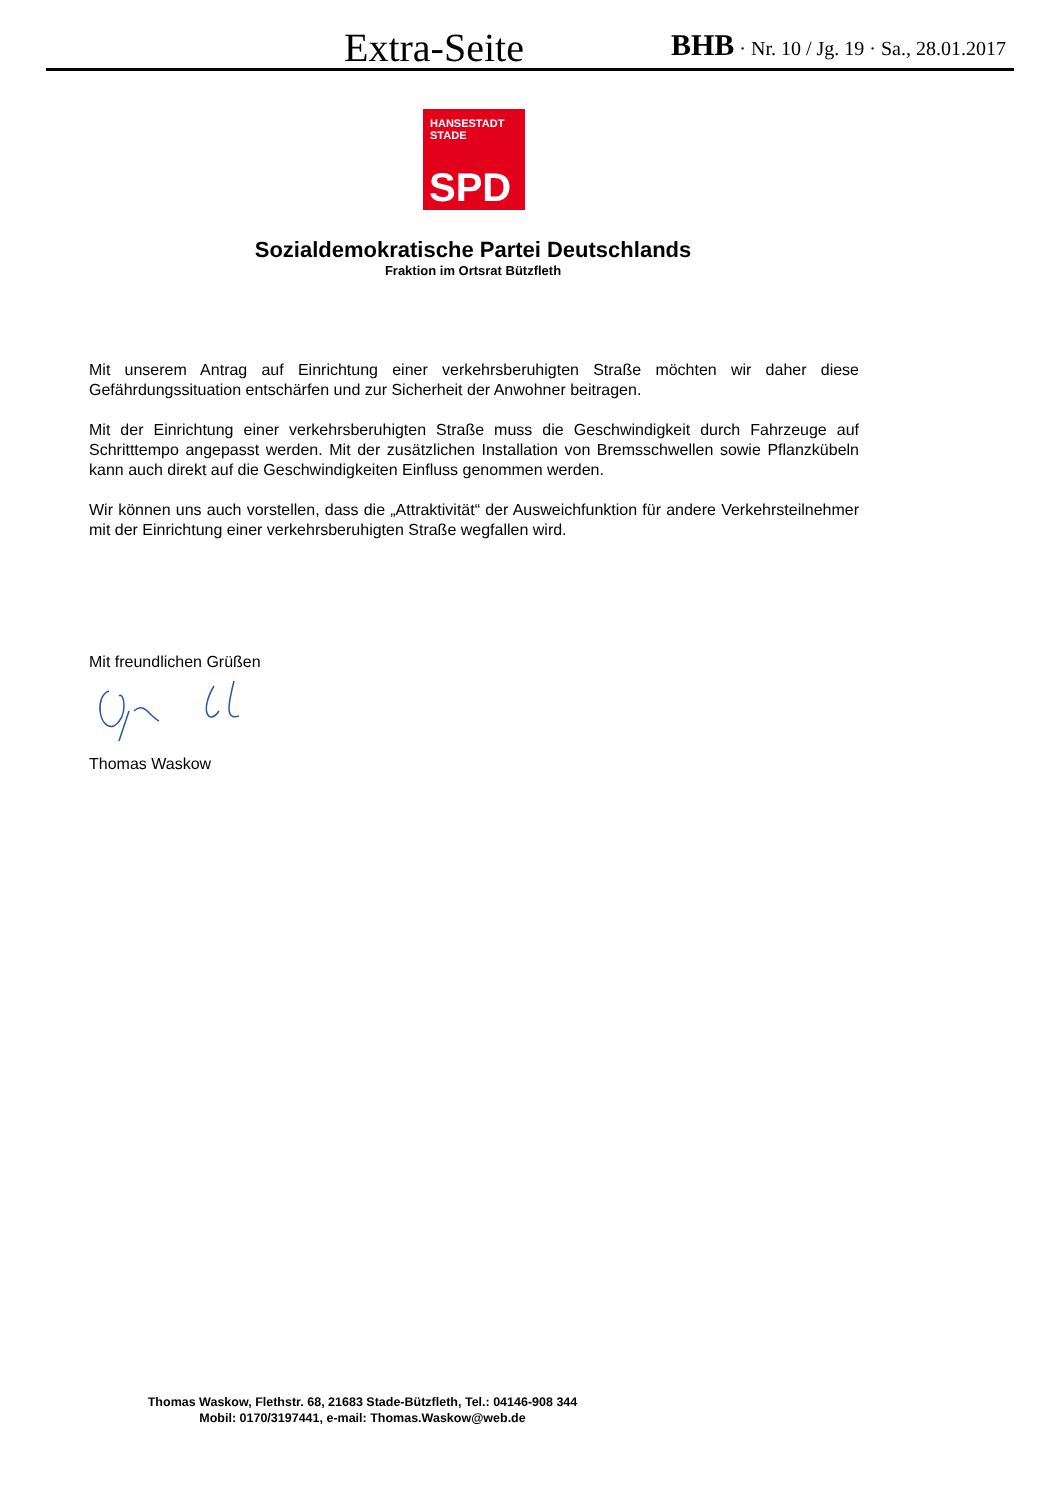Extra-Seite BHB · Nr. 10 / Jg. 19 · Sa., 28.01.2017
HANSESTADT
STADE
SPD
Sozialdemokratische Partei Deutschlands
Fraktion im Ortsrat Bützfleth
Mit unserem Antrag auf Einrichtung einer verkehrsberuhigten Straße möchten wir daher diese Gefährdungssituation entschärfen und zur Sicherheit der Anwohner beitragen.
Mit der Einrichtung einer verkehrsberuhigten Straße muss die Geschwindigkeit durch Fahrzeuge auf Schritttempo angepasst werden. Mit der zusätzlichen Installation von Bremsschwellen sowie Pflanzkübeln kann auch direkt auf die Geschwindigkeiten Einfluss genommen werden.
Wir können uns auch vorstellen, dass die „Attraktivität“ der Ausweichfunktion für andere Verkehrsteilnehmer mit der Einrichtung einer verkehrsberuhigten Straße wegfallen wird.
Mit freundlichen Grüßen
Thomas Waskow
Thomas Waskow, Flethstr. 68, 21683 Stade-Bützfleth, Tel.: 04146-908 344
Mobil: 0170/3197441, e-mail: Thomas.Waskow@web.de